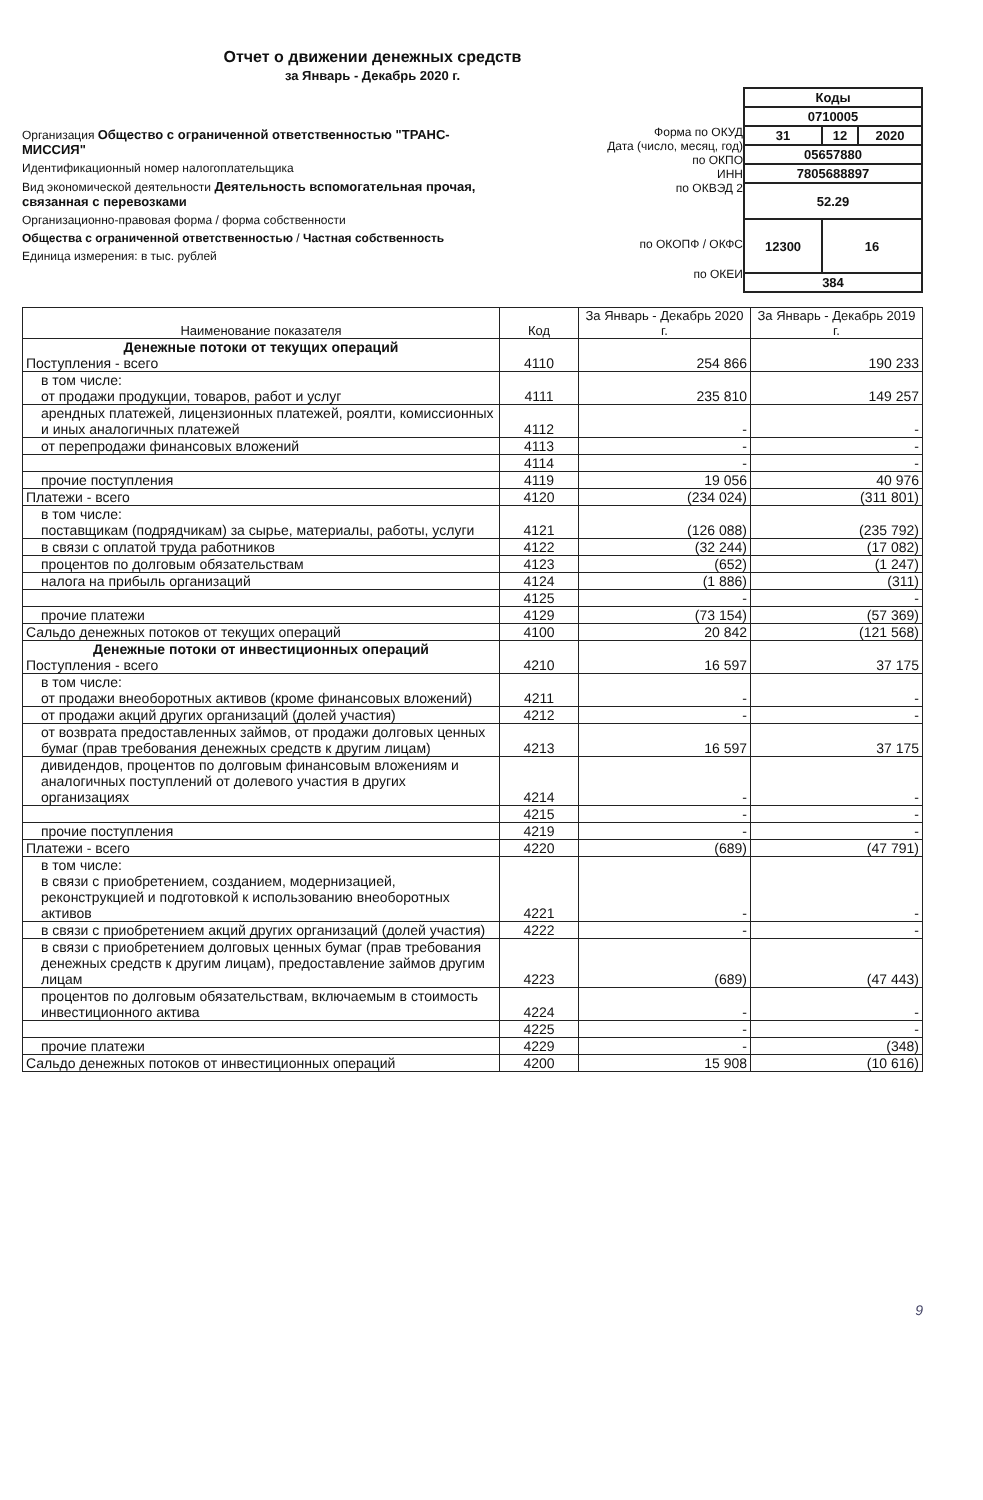Отчет о движении денежных средств
за Январь - Декабрь 2020 г.
Организация Общество с ограниченной ответственностью "ТРАНС-МИССИЯ"
Идентификационный номер налогоплательщика
Вид экономической деятельности Деятельность вспомогательная прочая, связанная с перевозками
Организационно-правовая форма / форма собственности
Общества с ограниченной ответственностью / Частная собственность
Единица измерения: в тыс. рублей
Форма по ОКУД
Дата (число, месяц, год)
по ОКПО
ИНН
по ОКВЭД 2
по ОКОПФ / ОКФС
по ОКЕИ
| Коды | | |
| 0710005 | | |
| 31 | 12 | 2020 |
| 05657880 | | |
| 7805688897 | | |
| 52.29 | | |
| 12300 | 16 | |
| 384 | | |
| Наименование показателя | Код | За Январь - Декабрь 2020 г. | За Январь - Декабрь 2019 г. |
| --- | --- | --- | --- |
| Денежные потоки от текущих операций Поступления - всего | 4110 | 254 866 | 190 233 |
| в том числе: от продажи продукции, товаров, работ и услуг | 4111 | 235 810 | 149 257 |
| арендных платежей, лицензионных платежей, роялти, комиссионных и иных аналогичных платежей | 4112 | - | - |
| от перепродажи финансовых вложений | 4113 | - | - |
| | 4114 | - | - |
| прочие поступления | 4119 | 19 056 | 40 976 |
| Платежи - всего | 4120 | (234 024) | (311 801) |
| в том числе: поставщикам (подрядчикам) за сырье, материалы, работы, услуги | 4121 | (126 088) | (235 792) |
| в связи с оплатой труда работников | 4122 | (32 244) | (17 082) |
| процентов по долговым обязательствам | 4123 | (652) | (1 247) |
| налога на прибыль организаций | 4124 | (1 886) | (311) |
| | 4125 | - | - |
| прочие платежи | 4129 | (73 154) | (57 369) |
| Сальдо денежных потоков от текущих операций | 4100 | 20 842 | (121 568) |
| Денежные потоки от инвестиционных операций Поступления - всего | 4210 | 16 597 | 37 175 |
| в том числе: от продажи внеоборотных активов (кроме финансовых вложений) | 4211 | - | - |
| от продажи акций других организаций (долей участия) | 4212 | - | - |
| от возврата предоставленных займов, от продажи долговых ценных бумаг (прав требования денежных средств к другим лицам) | 4213 | 16 597 | 37 175 |
| дивидендов, процентов по долговым финансовым вложениям и аналогичных поступлений от долевого участия в других организациях | 4214 | - | - |
| | 4215 | - | - |
| прочие поступления | 4219 | - | - |
| Платежи - всего | 4220 | (689) | (47 791) |
| в том числе: в связи с приобретением, созданием, модернизацией, реконструкцией и подготовкой к использованию внеоборотных активов | 4221 | - | - |
| в связи с приобретением акций других организаций (долей участия) | 4222 | - | - |
| в связи с приобретением долговых ценных бумаг (прав требования денежных средств к другим лицам), предоставление займов другим лицам | 4223 | (689) | (47 443) |
| процентов по долговым обязательствам, включаемым в стоимость инвестиционного актива | 4224 | - | - |
| | 4225 | - | - |
| прочие платежи | 4229 | - | (348) |
| Сальдо денежных потоков от инвестиционных операций | 4200 | 15 908 | (10 616) |
9